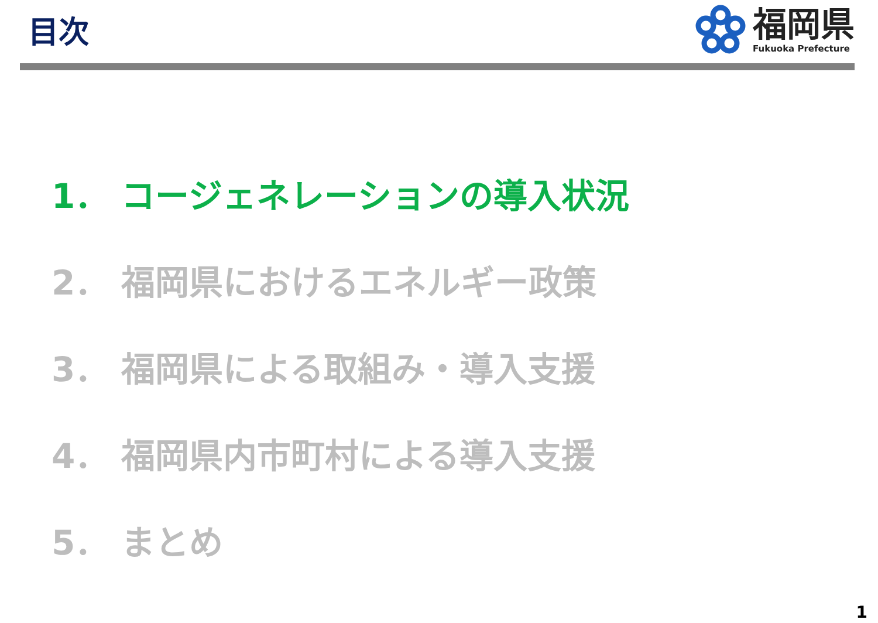目次
福岡県
Fukuoka Prefecture
1． コージェネレーションの導入状況
2． 福岡県におけるエネルギー政策
3． 福岡県による取組み・導入支援
4． 福岡県内市町村による導入支援
5． まとめ
1